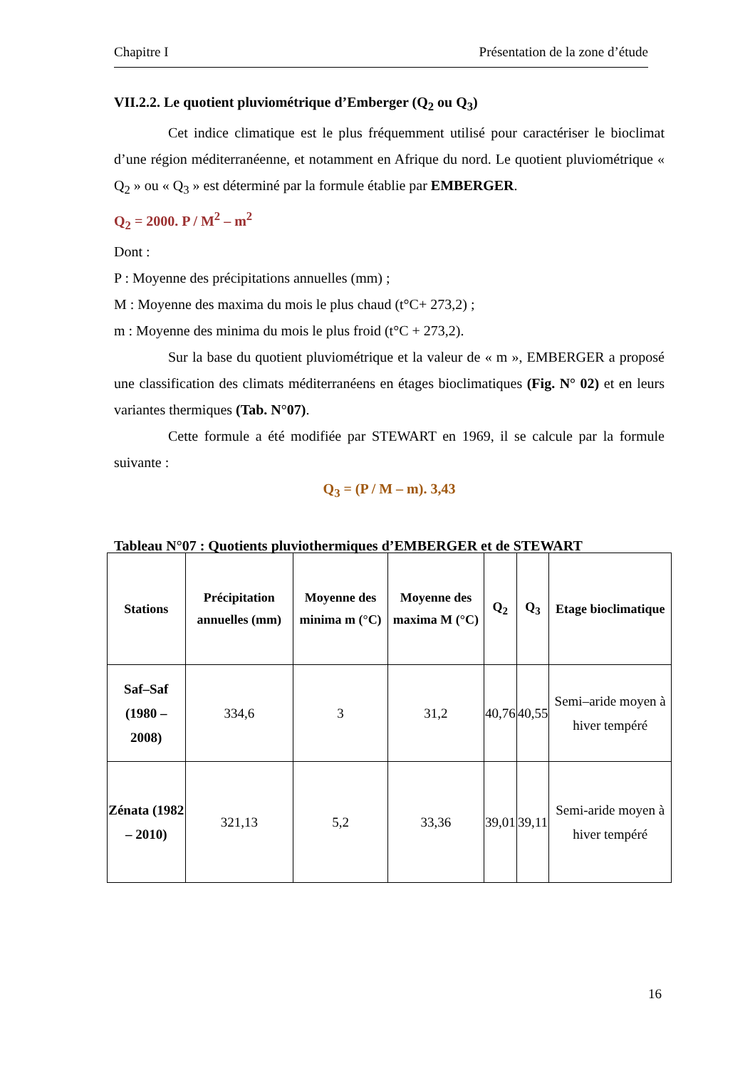Chapitre I Présentation de la zone d’étude
VII.2.2. Le quotient pluviométrique d’Emberger (Q<sub>2</sub> ou Q<sub>3</sub>)
Cet indice climatique est le plus fréquemment utilisé pour caractériser le bioclimat d’une région méditerranéenne, et notamment en Afrique du nord. Le quotient pluviométrique « Q<sub>2</sub> » ou « Q<sub>3</sub> » est déterminé par la formule établie par EMBERGER.
Q<sub>2</sub> = 2000. P / M<sup>2</sup> – m<sup>2</sup>
Dont :
P : Moyenne des précipitations annuelles (mm) ;
M : Moyenne des maxima du mois le plus chaud (t°C+ 273,2) ;
m : Moyenne des minima du mois le plus froid (t°C + 273,2).
Sur la base du quotient pluviométrique et la valeur de « m », EMBERGER a proposé une classification des climats méditerranéens en étages bioclimatiques (Fig. N° 02) et en leurs variantes thermiques (Tab. N°07).
Cette formule a été modifiée par STEWART en 1969, il se calcule par la formule suivante :
Q<sub>3</sub> = (P / M – m). 3,43
Tableau N°07 : Quotients pluviothermiques d’EMBERGER et de STEWART
| Stations | Précipitation annuelles (mm) | Moyenne des minima m (°C) | Moyenne des maxima M (°C) | Q<sub>2</sub> | Q<sub>3</sub> | Etage bioclimatique |
| --- | --- | --- | --- | --- | --- | --- |
| Saf–Saf (1980 – 2008) | 334,6 | 3 | 31,2 | 40,76 | 40,55 | Semi–aride moyen à hiver tempéré |
| Zénata (1982 – 2010) | 321,13 | 5,2 | 33,36 | 39,01 | 39,11 | Semi-aride moyen à hiver tempéré |
16